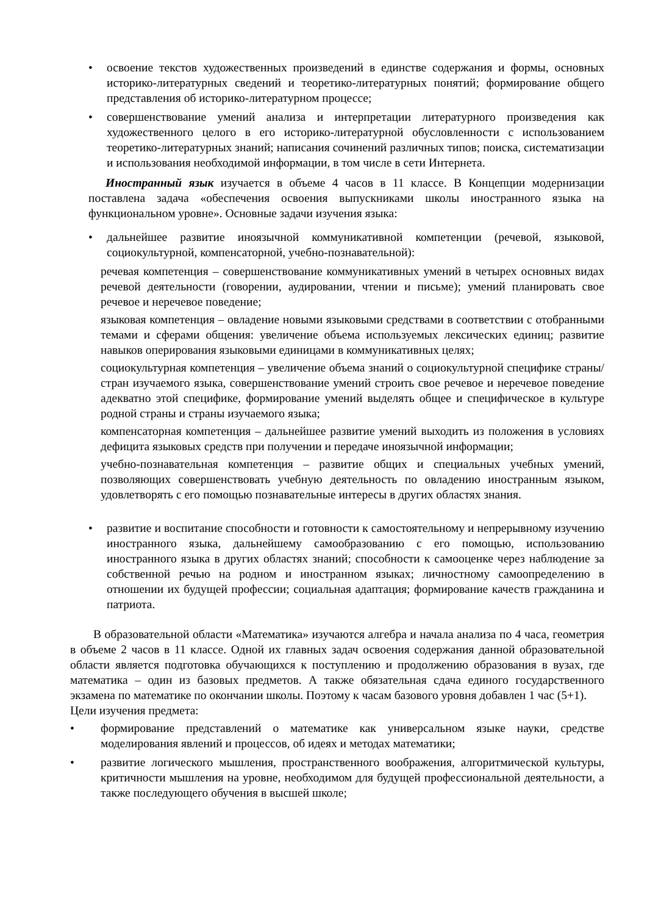• освоение текстов художественных произведений в единстве содержания и формы, основных историко-литературных сведений и теоретико-литературных понятий; формирование общего представления об историко-литературном процессе;
• совершенствование умений анализа и интерпретации литературного произведения как художественного целого в его историко-литературной обусловленности с использованием теоретико-литературных знаний; написания сочинений различных типов; поиска, систематизации и использования необходимой информации, в том числе в сети Интернета.
Иностранный язык изучается в объеме 4 часов в 11 классе. В Концепции модернизации поставлена задача «обеспечения освоения выпускниками школы иностранного языка на функциональном уровне». Основные задачи изучения языка:
• дальнейшее развитие иноязычной коммуникативной компетенции (речевой, языковой, социокультурной, компенсаторной, учебно-познавательной):
речевая компетенция – совершенствование коммуникативных умений в четырех основных видах речевой деятельности (говорении, аудировании, чтении и письме); умений планировать свое речевое и неречевое поведение;
языковая компетенция – овладение новыми языковыми средствами в соответствии с отобранными темами и сферами общения: увеличение объема используемых лексических единиц; развитие навыков оперирования языковыми единицами в коммуникативных целях;
социокультурная компетенция – увеличение объема знаний о социокультурной специфике страны/стран изучаемого языка, совершенствование умений строить свое речевое и неречевое поведение адекватно этой специфике, формирование умений выделять общее и специфическое в культуре родной страны и страны изучаемого языка;
компенсаторная компетенция – дальнейшее развитие умений выходить из положения в условиях дефицита языковых средств при получении и передаче иноязычной информации;
учебно-познавательная компетенция – развитие общих и специальных учебных умений, позволяющих совершенствовать учебную деятельность по овладению иностранным языком, удовлетворять с его помощью познавательные интересы в других областях знания.
• развитие и воспитание способности и готовности к самостоятельному и непрерывному изучению иностранного языка, дальнейшему самообразованию с его помощью, использованию иностранного языка в других областях знаний; способности к самооценке через наблюдение за собственной речью на родном и иностранном языках; личностному самоопределению в отношении их будущей профессии; социальная адаптация; формирование качеств гражданина и патриота.
В образовательной области «Математика» изучаются алгебра и начала анализа по 4 часа, геометрия в объеме 2 часов в 11 классе. Одной их главных задач освоения содержания данной образовательной области является подготовка обучающихся к поступлению и продолжению образования в вузах, где математика – один из базовых предметов. А также обязательная сдача единого государственного экзамена по математике по окончании школы. Поэтому к часам базового уровня добавлен 1 час (5+1).
Цели изучения предмета:
• формирование представлений о математике как универсальном языке науки, средстве моделирования явлений и процессов, об идеях и методах математики;
• развитие логического мышления, пространственного воображения, алгоритмической культуры, критичности мышления на уровне, необходимом для будущей профессиональной деятельности, а также последующего обучения в высшей школе;